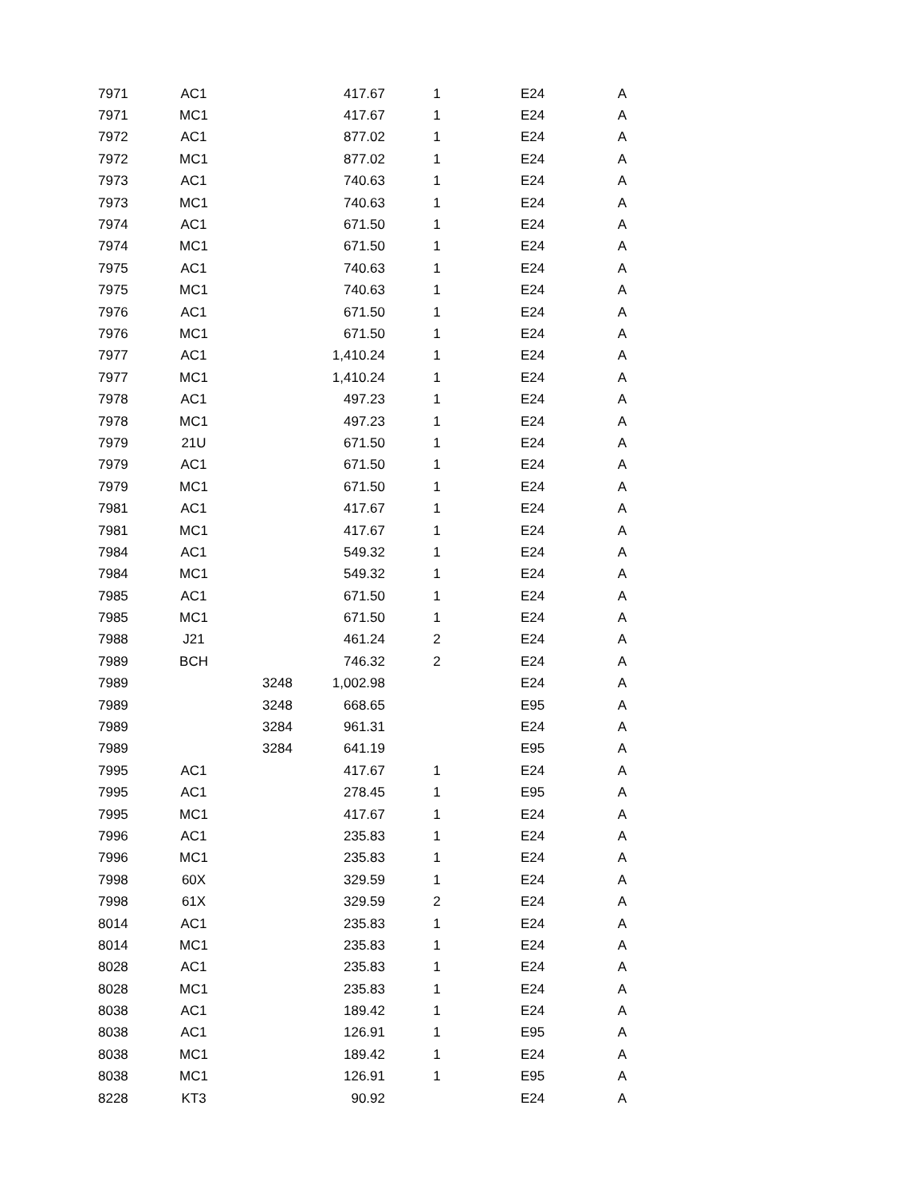| 7971 | AC1 | | 417.67 | 1 | E24 | A |
| 7971 | MC1 | | 417.67 | 1 | E24 | A |
| 7972 | AC1 | | 877.02 | 1 | E24 | A |
| 7972 | MC1 | | 877.02 | 1 | E24 | A |
| 7973 | AC1 | | 740.63 | 1 | E24 | A |
| 7973 | MC1 | | 740.63 | 1 | E24 | A |
| 7974 | AC1 | | 671.50 | 1 | E24 | A |
| 7974 | MC1 | | 671.50 | 1 | E24 | A |
| 7975 | AC1 | | 740.63 | 1 | E24 | A |
| 7975 | MC1 | | 740.63 | 1 | E24 | A |
| 7976 | AC1 | | 671.50 | 1 | E24 | A |
| 7976 | MC1 | | 671.50 | 1 | E24 | A |
| 7977 | AC1 | | 1,410.24 | 1 | E24 | A |
| 7977 | MC1 | | 1,410.24 | 1 | E24 | A |
| 7978 | AC1 | | 497.23 | 1 | E24 | A |
| 7978 | MC1 | | 497.23 | 1 | E24 | A |
| 7979 | 21U | | 671.50 | 1 | E24 | A |
| 7979 | AC1 | | 671.50 | 1 | E24 | A |
| 7979 | MC1 | | 671.50 | 1 | E24 | A |
| 7981 | AC1 | | 417.67 | 1 | E24 | A |
| 7981 | MC1 | | 417.67 | 1 | E24 | A |
| 7984 | AC1 | | 549.32 | 1 | E24 | A |
| 7984 | MC1 | | 549.32 | 1 | E24 | A |
| 7985 | AC1 | | 671.50 | 1 | E24 | A |
| 7985 | MC1 | | 671.50 | 1 | E24 | A |
| 7988 | J21 | | 461.24 | 2 | E24 | A |
| 7989 | BCH | | 746.32 | 2 | E24 | A |
| 7989 | | 3248 | 1,002.98 | | E24 | A |
| 7989 | | 3248 | 668.65 | | E95 | A |
| 7989 | | 3284 | 961.31 | | E24 | A |
| 7989 | | 3284 | 641.19 | | E95 | A |
| 7995 | AC1 | | 417.67 | 1 | E24 | A |
| 7995 | AC1 | | 278.45 | 1 | E95 | A |
| 7995 | MC1 | | 417.67 | 1 | E24 | A |
| 7996 | AC1 | | 235.83 | 1 | E24 | A |
| 7996 | MC1 | | 235.83 | 1 | E24 | A |
| 7998 | 60X | | 329.59 | 1 | E24 | A |
| 7998 | 61X | | 329.59 | 2 | E24 | A |
| 8014 | AC1 | | 235.83 | 1 | E24 | A |
| 8014 | MC1 | | 235.83 | 1 | E24 | A |
| 8028 | AC1 | | 235.83 | 1 | E24 | A |
| 8028 | MC1 | | 235.83 | 1 | E24 | A |
| 8038 | AC1 | | 189.42 | 1 | E24 | A |
| 8038 | AC1 | | 126.91 | 1 | E95 | A |
| 8038 | MC1 | | 189.42 | 1 | E24 | A |
| 8038 | MC1 | | 126.91 | 1 | E95 | A |
| 8228 | KT3 | | 90.92 | | E24 | A |